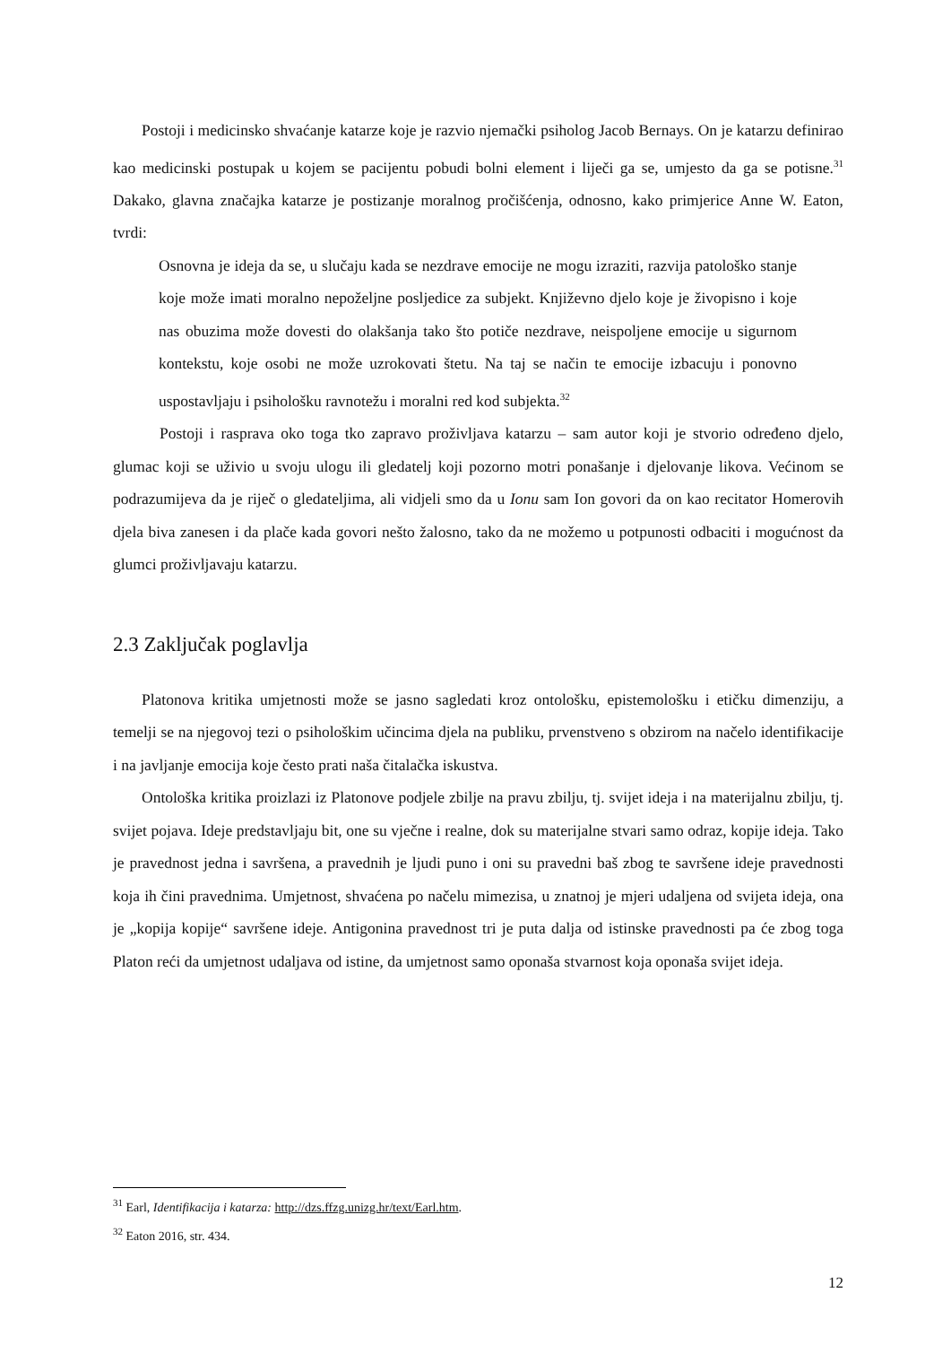Postoji i medicinsko shvaćanje katarze koje je razvio njemački psiholog Jacob Bernays. On je katarzu definirao kao medicinski postupak u kojem se pacijentu pobudi bolni element i liječi ga se, umjesto da ga se potisne.<sup>31</sup> Dakako, glavna značajka katarze je postizanje moralnog pročišćenja, odnosno, kako primjerice Anne W. Eaton, tvrdi:
Osnovna je ideja da se, u slučaju kada se nezdrave emocije ne mogu izraziti, razvija patološko stanje koje može imati moralno nepoželjne posljedice za subjekt. Književno djelo koje je živopisno i koje nas obuzima može dovesti do olakšanja tako što potiče nezdrave, neispoljene emocije u sigurnom kontekstu, koje osobi ne može uzrokovati štetu. Na taj se način te emocije izbacuju i ponovno uspostavljaju i psihološku ravnotežu i moralni red kod subjekta.<sup>32</sup>
Postoji i rasprava oko toga tko zapravo proživljava katarzu – sam autor koji je stvorio određeno djelo, glumac koji se uživio u svoju ulogu ili gledatelj koji pozorno motri ponašanje i djelovanje likova. Većinom se podrazumijeva da je riječ o gledateljima, ali vidjeli smo da u Ionu sam Ion govori da on kao recitator Homerovih djela biva zanesen i da plače kada govori nešto žalosno, tako da ne možemo u potpunosti odbaciti i mogućnost da glumci proživljavaju katarzu.
2.3 Zaključak poglavlja
Platonova kritika umjetnosti može se jasno sagledati kroz ontološku, epistemološku i etičku dimenziju, a temelji se na njegovoj tezi o psihološkim učincima djela na publiku, prvenstveno s obzirom na načelo identifikacije i na javljanje emocija koje često prati naša čitalačka iskustva.
Ontološka kritika proizlazi iz Platonove podjele zbilje na pravu zbilju, tj. svijet ideja i na materijalnu zbilju, tj. svijet pojava. Ideje predstavljaju bit, one su vječne i realne, dok su materijalne stvari samo odraz, kopije ideja. Tako je pravednost jedna i savršena, a pravednih je ljudi puno i oni su pravedni baš zbog te savršene ideje pravednosti koja ih čini pravednima. Umjetnost, shvaćena po načelu mimezisa, u znatnoj je mjeri udaljena od svijeta ideja, ona je „kopija kopije“ savršene ideje. Antigonina pravednost tri je puta dalja od istinske pravednosti pa će zbog toga Platon reći da umjetnost udaljava od istine, da umjetnost samo oponaša stvarnost koja oponaša svijet ideja.
<sup>31</sup> Earl, Identifikacija i katarza: http://dzs.ffzg.unizg.hr/text/Earl.htm.
<sup>32</sup> Eaton 2016, str. 434.
12